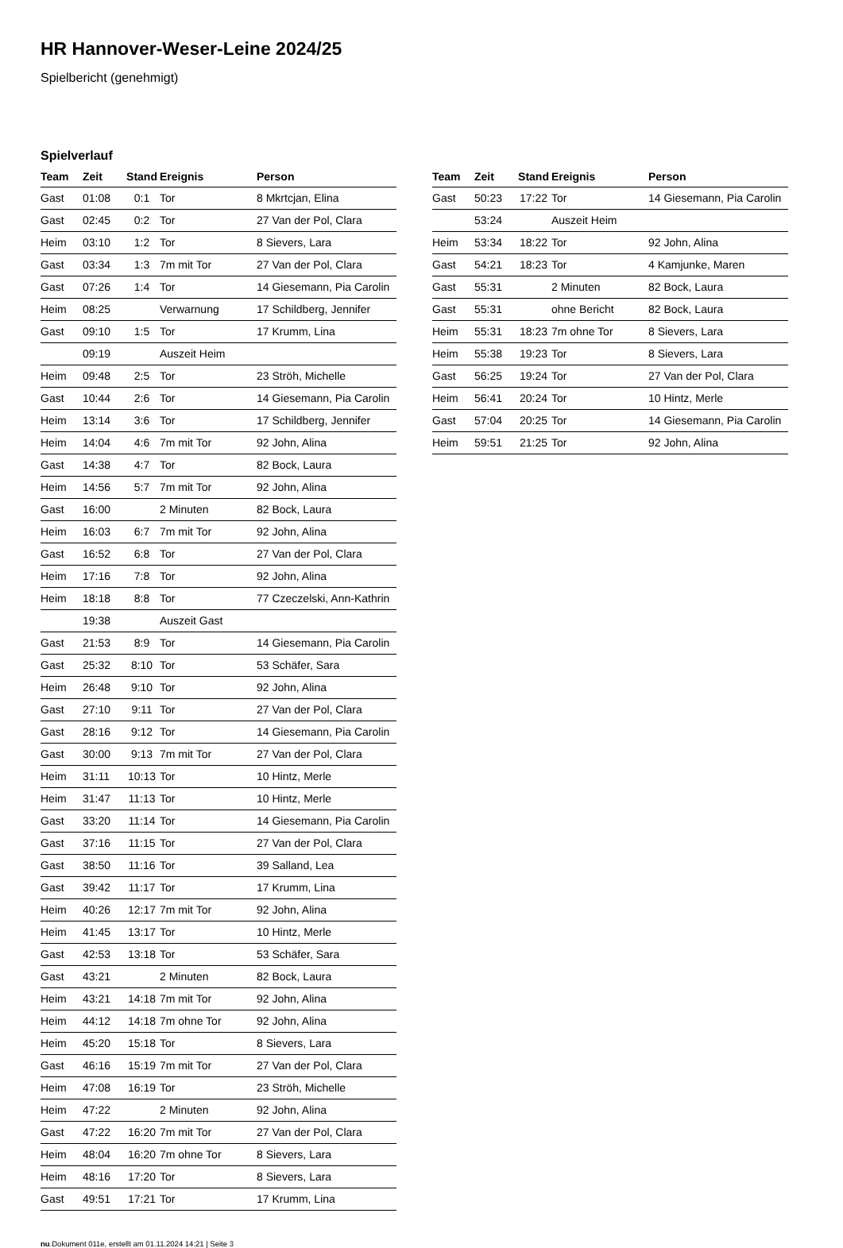HR Hannover-Weser-Leine 2024/25
Spielbericht (genehmigt)
Spielverlauf
| Team | Zeit | Stand | Ereignis | Person |
| --- | --- | --- | --- | --- |
| Gast | 01:08 | 0:1 | Tor | 8 Mkrtcjan, Elina |
| Gast | 02:45 | 0:2 | Tor | 27 Van der Pol, Clara |
| Heim | 03:10 | 1:2 | Tor | 8 Sievers, Lara |
| Gast | 03:34 | 1:3 | 7m mit Tor | 27 Van der Pol, Clara |
| Gast | 07:26 | 1:4 | Tor | 14 Giesemann, Pia Carolin |
| Heim | 08:25 | | Verwarnung | 17 Schildberg, Jennifer |
| Gast | 09:10 | 1:5 | Tor | 17 Krumm, Lina |
| | 09:19 | | Auszeit Heim | |
| Heim | 09:48 | 2:5 | Tor | 23 Ströh, Michelle |
| Gast | 10:44 | 2:6 | Tor | 14 Giesemann, Pia Carolin |
| Heim | 13:14 | 3:6 | Tor | 17 Schildberg, Jennifer |
| Heim | 14:04 | 4:6 | 7m mit Tor | 92 John, Alina |
| Gast | 14:38 | 4:7 | Tor | 82 Bock, Laura |
| Heim | 14:56 | 5:7 | 7m mit Tor | 92 John, Alina |
| Gast | 16:00 | | 2 Minuten | 82 Bock, Laura |
| Heim | 16:03 | 6:7 | 7m mit Tor | 92 John, Alina |
| Gast | 16:52 | 6:8 | Tor | 27 Van der Pol, Clara |
| Heim | 17:16 | 7:8 | Tor | 92 John, Alina |
| Heim | 18:18 | 8:8 | Tor | 77 Czeczelski, Ann-Kathrin |
| | 19:38 | | Auszeit Gast | |
| Gast | 21:53 | 8:9 | Tor | 14 Giesemann, Pia Carolin |
| Gast | 25:32 | 8:10 | Tor | 53 Schäfer, Sara |
| Heim | 26:48 | 9:10 | Tor | 92 John, Alina |
| Gast | 27:10 | 9:11 | Tor | 27 Van der Pol, Clara |
| Gast | 28:16 | 9:12 | Tor | 14 Giesemann, Pia Carolin |
| Gast | 30:00 | 9:13 | 7m mit Tor | 27 Van der Pol, Clara |
| Heim | 31:11 | 10:13 | Tor | 10 Hintz, Merle |
| Heim | 31:47 | 11:13 | Tor | 10 Hintz, Merle |
| Gast | 33:20 | 11:14 | Tor | 14 Giesemann, Pia Carolin |
| Gast | 37:16 | 11:15 | Tor | 27 Van der Pol, Clara |
| Gast | 38:50 | 11:16 | Tor | 39 Salland, Lea |
| Gast | 39:42 | 11:17 | Tor | 17 Krumm, Lina |
| Heim | 40:26 | 12:17 | 7m mit Tor | 92 John, Alina |
| Heim | 41:45 | 13:17 | Tor | 10 Hintz, Merle |
| Gast | 42:53 | 13:18 | Tor | 53 Schäfer, Sara |
| Gast | 43:21 | | 2 Minuten | 82 Bock, Laura |
| Heim | 43:21 | 14:18 | 7m mit Tor | 92 John, Alina |
| Heim | 44:12 | 14:18 | 7m ohne Tor | 92 John, Alina |
| Heim | 45:20 | 15:18 | Tor | 8 Sievers, Lara |
| Gast | 46:16 | 15:19 | 7m mit Tor | 27 Van der Pol, Clara |
| Heim | 47:08 | 16:19 | Tor | 23 Ströh, Michelle |
| Heim | 47:22 | | 2 Minuten | 92 John, Alina |
| Gast | 47:22 | 16:20 | 7m mit Tor | 27 Van der Pol, Clara |
| Heim | 48:04 | 16:20 | 7m ohne Tor | 8 Sievers, Lara |
| Heim | 48:16 | 17:20 | Tor | 8 Sievers, Lara |
| Gast | 49:51 | 17:21 | Tor | 17 Krumm, Lina |
| Team | Zeit | Stand | Ereignis | Person |
| --- | --- | --- | --- | --- |
| Gast | 50:23 | 17:22 | Tor | 14 Giesemann, Pia Carolin |
| | 53:24 | | Auszeit Heim | |
| Heim | 53:34 | 18:22 | Tor | 92 John, Alina |
| Gast | 54:21 | 18:23 | Tor | 4 Kamjunke, Maren |
| Gast | 55:31 | | 2 Minuten | 82 Bock, Laura |
| Gast | 55:31 | | ohne Bericht | 82 Bock, Laura |
| Heim | 55:31 | 18:23 | 7m ohne Tor | 8 Sievers, Lara |
| Heim | 55:38 | 19:23 | Tor | 8 Sievers, Lara |
| Gast | 56:25 | 19:24 | Tor | 27 Van der Pol, Clara |
| Heim | 56:41 | 20:24 | Tor | 10 Hintz, Merle |
| Gast | 57:04 | 20:25 | Tor | 14 Giesemann, Pia Carolin |
| Heim | 59:51 | 21:25 | Tor | 92 John, Alina |
nu.Dokument 011e, erstellt am 01.11.2024 14:21 | Seite 3